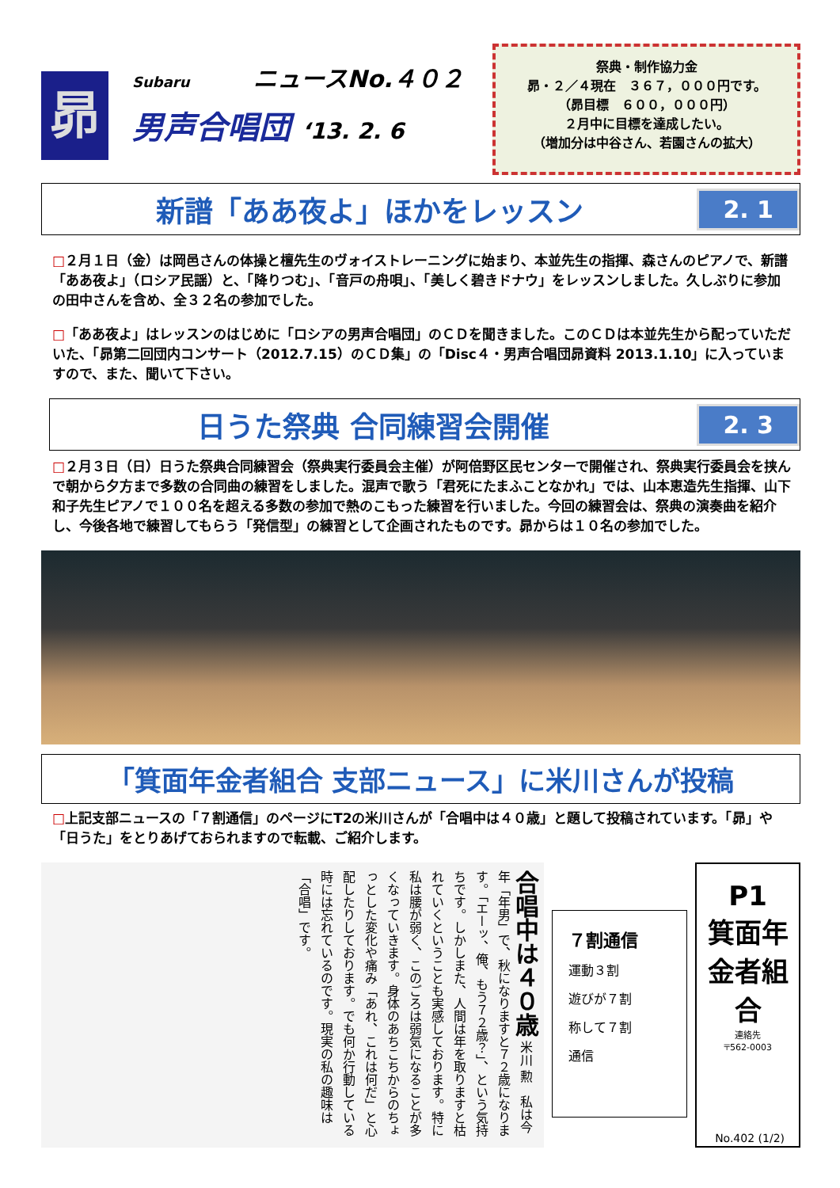昴
Subaru ニュースNo.４０２
男声合唱団 ‘13. 2. 6
祭典・制作協力金
昴・２／４現在　３６７，０００円です。
（昴目標　６００，０００円）
２月中に目標を達成したい。
（増加分は中谷さん、若園さんの拡大）
新譜「ああ夜よ」ほかをレッスン
2. 1
□２月１日（金）は岡邑さんの体操と檀先生のヴォイストレーニングに始まり、本並先生の指揮、森さんのピアノで、新譜「ああ夜よ」（ロシア民謡）と、「降りつむ」、「音戸の舟唄」、「美しく碧きドナウ」をレッスンしました。久しぶりに参加の田中さんを含め、全３２名の参加でした。
□「ああ夜よ」はレッスンのはじめに「ロシアの男声合唱団」のＣＤを聞きました。このＣＤは本並先生から配っていただいた、「昴第二回団内コンサート（2012.7.15）のＣＤ集」の「Disc４・男声合唱団昴資料 2013.1.10」に入っていますので、また、聞いて下さい。
日うた祭典 合同練習会開催
2. 3
□２月３日（日）日うた祭典合同練習会（祭典実行委員会主催）が阿倍野区民センターで開催され、祭典実行委員会を挟んで朝から夕方まで多数の合同曲の練習をしました。混声で歌う「君死にたまふことなかれ」では、山本恵造先生指揮、山下和子先生ピアノで１００名を超える多数の参加で熱のこもった練習を行いました。今回の練習会は、祭典の演奏曲を紹介し、今後各地で練習してもらう「発信型」の練習として企画されたものです。昴からは１０名の参加でした。
「箕面年金者組合 支部ニュース」に米川さんが投稿
□上記支部ニュースの「７割通信」のページにT2の米川さんが「合唱中は４０歳」と題して投稿されています。「昴」や「日うた」をとりあげておられますので転載、ご紹介します。
合唱中は４０歳 米川 勲　私は今年「年男」で、秋になりますと７２歳になります。「エーッ、俺、もう７２歳？」、という気持ちです。しかしまた、人間は年を取りますと枯れていくということも実感しております。特に私は腰が弱く、このごろは弱気になることが多くなっていきます。身体のあちこちからのちょっとした変化や痛み「あれ、これは何だ」と心配したりしております。でも何か行動している時には忘れているのです。現実の私の趣味は「合唱」です。
７割通信
運動３割
遊びが７割
称して７割
通信
P1
箕面年金者組合
連絡先
〒562-0003
No.402 (1/2)